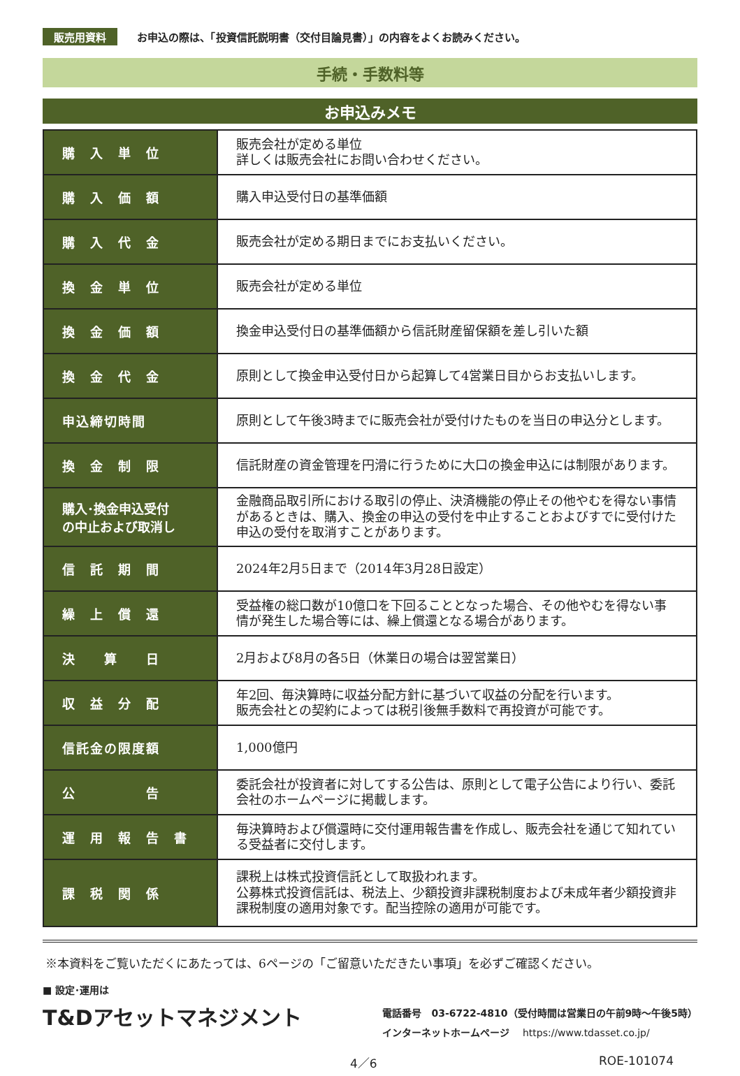販売用資料 お申込の際は、「投資信託説明書（交付目論見書）」の内容をよくお読みください。
手続・手数料等
お申込みメモ
| 購 入 単 位 | 販売会社が定める単位 詳しくは販売会社にお問い合わせください。 |
| 購 入 価 額 | 購入申込受付日の基準価額 |
| 購 入 代 金 | 販売会社が定める期日までにお支払いください。 |
| 換 金 単 位 | 販売会社が定める単位 |
| 換 金 価 額 | 換金申込受付日の基準価額から信託財産留保額を差し引いた額 |
| 換 金 代 金 | 原則として換金申込受付日から起算して4営業日目からお支払いします。 |
| 申込締切時間 | 原則として午後3時までに販売会社が受付けたものを当日の申込分とします。 |
| 換 金 制 限 | 信託財産の資金管理を円滑に行うために大口の換金申込には制限があります。 |
| 購入･換金申込受付 の中止および取消し | 金融商品取引所における取引の停止、決済機能の停止その他やむを得ない事情があるときは、購入、換金の申込の受付を中止することおよびすでに受付けた申込の受付を取消すことがあります。 |
| 信 託 期 間 | 2024年2月5日まで（2014年3月28日設定） |
| 繰 上 償 還 | 受益権の総口数が10億口を下回ることとなった場合、その他やむを得ない事情が発生した場合等には、繰上償還となる場合があります。 |
| 決 算 日 | 2月および8月の各5日（休業日の場合は翌営業日） |
| 収 益 分 配 | 年2回、毎決算時に収益分配方針に基づいて収益の分配を行います。 販売会社との契約によっては税引後無手数料で再投資が可能です。 |
| 信託金の限度額 | 1,000億円 |
| 公 告 | 委託会社が投資者に対してする公告は、原則として電子公告により行い、委託会社のホームページに掲載します。 |
| 運 用 報 告 書 | 毎決算時および償還時に交付運用報告書を作成し、販売会社を通じて知れている受益者に交付します。 |
| 課 税 関 係 | 課税上は株式投資信託として取扱われます。 公募株式投資信託は、税法上、少額投資非課税制度および未成年者少額投資非課税制度の適用対象です。配当控除の適用が可能です。 |
※本資料をご覧いただくにあたっては、6ページの「ご留意いただきたい事項」を必ずご確認ください。
■ 設定･運用は
T&Dアセットマネジメント
電話番号　03-6722-4810（受付時間は営業日の午前9時～午後5時）
インターネットホームページ　 https://www.tdasset.co.jp/
4／6 ROE-101074